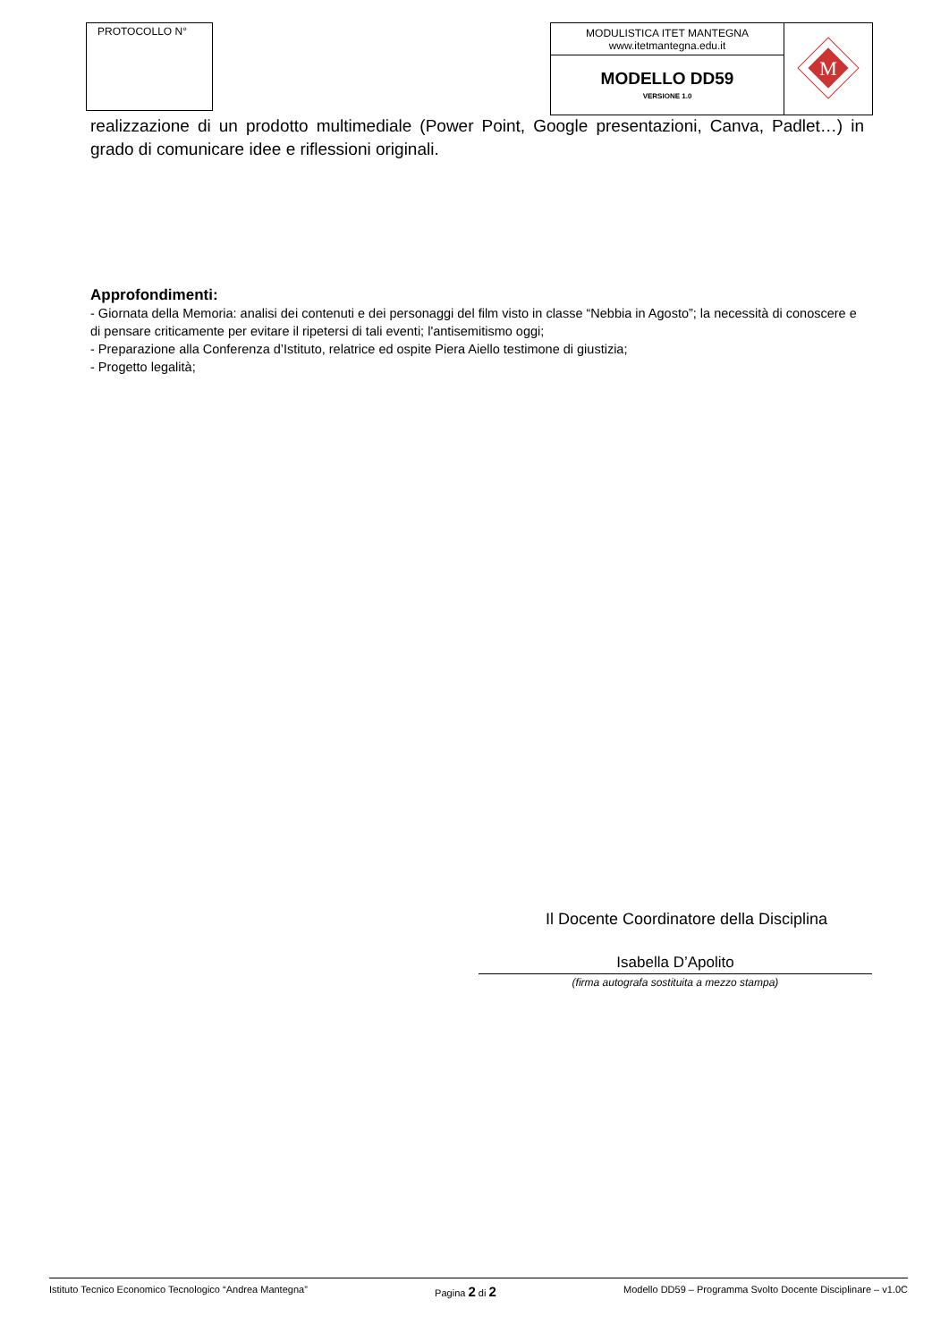PROTOCOLLO N°
| MODULISTICA ITET MANTEGNA www.itetmantegna.edu.it | M |
| MODELLO DD59 VERSIONE 1.0 | |
realizzazione di un prodotto multimediale (Power Point, Google presentazioni, Canva, Padlet…) in grado di comunicare idee e riflessioni originali.
Approfondimenti:
- Giornata della Memoria: analisi dei contenuti e dei personaggi del film visto in classe “Nebbia in Agosto”; la necessità di conoscere e di pensare criticamente per evitare il ripetersi di tali eventi; l'antisemitismo oggi;
- Preparazione alla Conferenza d’Istituto, relatrice ed ospite Piera Aiello testimone di giustizia;
- Progetto legalità;
Il Docente Coordinatore della Disciplina
Isabella D’Apolito
(firma autografa sostituita a mezzo stampa)
Istituto Tecnico Economico Tecnologico “Andrea Mantegna” Pagina 2 di 2 Modello DD59 – Programma Svolto Docente Disciplinare – v1.0C